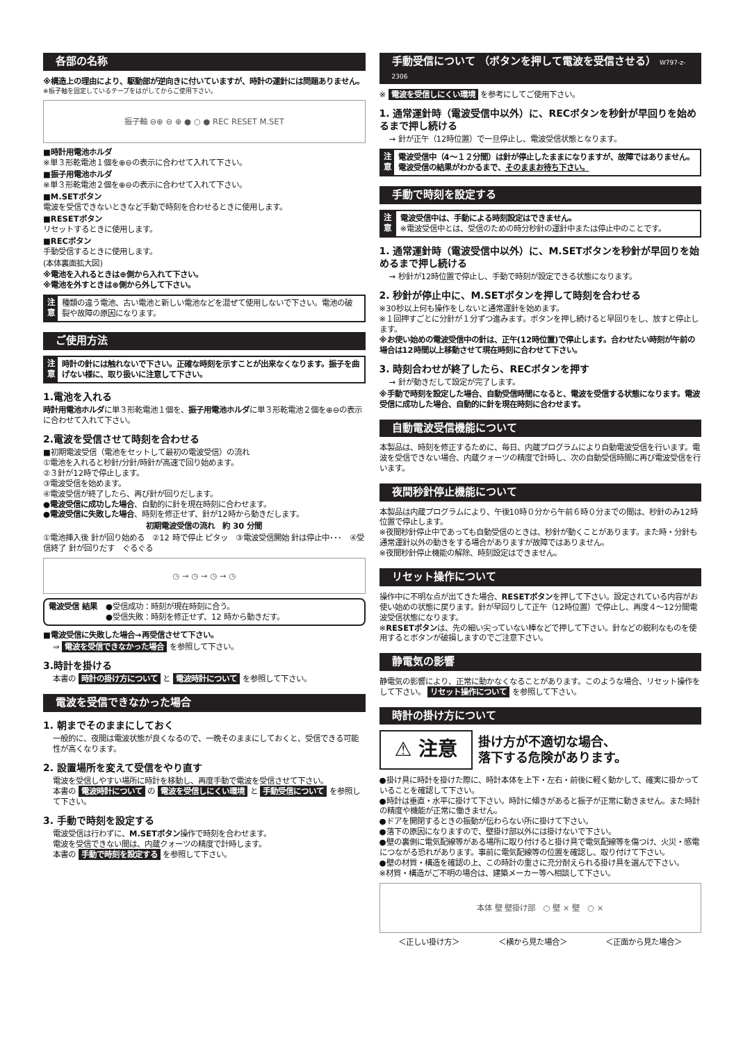各部の名称
※構造上の理由により、駆動部が逆向きに付いていますが、時計の運針には問題ありません。
※振子軸を固定しているテープをはがしてからご使用下さい。
振子軸 ⊖⊕ ⊖ ⊕ ● ○ ● REC RESET M.SET
■時計用電池ホルダ
※単３形乾電池１個を⊕⊖の表示に合わせて入れて下さい。
■振子用電池ホルダ
※単３形乾電池２個を⊕⊖の表示に合わせて入れて下さい。
■M.SETボタン
電波を受信できないときなど手動で時刻を合わせるときに使用します。
■RESETボタン
リセットするときに使用します。
■RECボタン
手動受信するときに使用します。
(本体裏面拡大図)
※電池を入れるときは⊕側から入れて下さい。
※電池を外すときは⊕側から外して下さい。
注 意
種類の違う電池、古い電池と新しい電池などを混ぜて使用しないで下さい。電池の破裂や故障の原因になります。
ご使用方法
注 意
時計の針には触れないで下さい。正確な時刻を示すことが出来なくなります。振子を曲げない様に、取り扱いに注意して下さい。
1.電池を入れる
時計用電池ホルダに単３形乾電池１個を、振子用電池ホルダに単３形乾電池２個を⊕⊖の表示に合わせて入れて下さい。
2.電波を受信させて時刻を合わせる
■初期電波受信（電池をセットして最初の電波受信）の流れ
①電池を入れると秒針/分針/時針が高速で回り始めます。
②３針が12時で停止します。
③電波受信を始めます。
④電波受信が終了したら、再び針が回りだします。
●電波受信に成功した場合、自動的に針を現在時刻に合わせます。
●電波受信に失敗した場合、時刻を修正せず、針が12時から動きだします。
初期電波受信の流れ　約 30 分間
①電池挿入後 針が回り始める　②12 時で停止 ピタッ　③電波受信開始 針は停止中･･･　④受信終了 針が回りだす　ぐるぐる
◷ → ◷ → ◷ → ◷
電波受信 結果 ●受信成功：時刻が現在時刻に合う。
●受信失敗：時刻を修正せず、12 時から動きだす。
■電波受信に失敗した場合→再受信させて下さい。
⇒ 電波を受信できなかった場合 を参照して下さい。
3.時計を掛ける
本書の 時計の掛け方について と 電波時計について を参照して下さい。
電波を受信できなかった場合
1. 朝までそのままにしておく
一般的に、夜間は電波状態が良くなるので、一晩そのままにしておくと、受信できる可能性が高くなります。
2. 設置場所を変えて受信をやり直す
電波を受信しやすい場所に時計を移動し、再度手動で電波を受信させて下さい。
本書の 電波時計について の 電波を受信しにくい環境 と 手動受信について を参照して下さい。
3. 手動で時刻を設定する
電波受信は行わずに、M.SETボタン操作で時刻を合わせます。
電波を受信できない間は、内蔵クォーツの精度で計時します。
本書の 手動で時刻を設定する を参照して下さい。
手動受信について （ボタンを押して電波を受信させる） W797-z-2306
※ 電波を受信しにくい環境 を参考にしてご使用下さい。
1. 通常運針時（電波受信中以外）に、RECボタンを秒針が早回りを始めるまで押し続ける
→ 針が正午（12時位置）で一旦停止し、電波受信状態となります。
注 意
電波受信中（4〜１２分間）は針が停止したままになりますが、故障ではありません。電波受信の結果がわかるまで、そのままお待ち下さい。
手動で時刻を設定する
注 意
電波受信中は、手動による時刻設定はできません。
※電波受信中とは、受信のための時分秒針の運針中または停止中のことです。
1. 通常運針時（電波受信中以外）に、M.SETボタンを秒針が早回りを始めるまで押し続ける
→ 秒針が12時位置で停止し、手動で時刻が設定できる状態になります。
2. 秒針が停止中に、M.SETボタンを押して時刻を合わせる
※30秒以上何も操作をしないと通常運針を始めます。
※１回押すごとに分針が１分ずつ進みます。ボタンを押し続けると早回りをし、放すと停止します。
※お使い始めの電波受信中の針は、正午(12時位置)で停止します。合わせたい時刻が午前の場合は12時間以上移動させて現在時刻に合わせて下さい。
3. 時刻合わせが終了したら、RECボタンを押す
→ 針が動きだして設定が完了します。
※手動で時刻を設定した場合、自動受信時間になると、電波を受信する状態になります。電波受信に成功した場合、自動的に針を現在時刻に合わせます。
自動電波受信機能について
本製品は、時刻を修正するために、毎日、内蔵プログラムにより自動電波受信を行います。電波を受信できない場合、内蔵クォーツの精度で計時し、次の自動受信時間に再び電波受信を行います。
夜間秒針停止機能について
本製品は内蔵プログラムにより、午後10時０分から午前６時０分までの間は、秒針のみ12時位置で停止します。
※夜間秒針停止中であっても自動受信のときは、秒針が動くことがあります。また時・分針も通常運針以外の動きをする場合がありますが故障ではありません。
※夜間秒針停止機能の解除、時刻設定はできません。
リセット操作について
操作中に不明な点が出てきた場合、RESETボタンを押して下さい。設定されている内容がお使い始めの状態に戻ります。針が早回りして正午（12時位置）で停止し、再度４〜12分間電波受信状態になります。
※RESETボタンは、先の細い尖っていない棒などで押して下さい。針などの鋭利なものを使用するとボタンが破損しますのでご注意下さい。
静電気の影響
静電気の影響により、正常に動かなくなることがあります。このような場合、リセット操作をして下さい。 リセット操作について を参照して下さい。
時計の掛け方について
⚠ 注意
掛け方が不適切な場合、
落下する危険があります。
●掛け具に時計を掛けた際に、時計本体を上下・左右・前後に軽く動かして、確実に掛かっていることを確認して下さい。
●時計は垂直・水平に掛けて下さい。時計に傾きがあると振子が正常に動きません。また時計の精度や機能が正常に働きません。
●ドアを開閉するときの振動が伝わらない所に掛けて下さい。
●落下の原因になりますので、壁掛け部以外には掛けないで下さい。
●壁の裏側に電気配線等がある場所に取り付けると掛け具で電気配線等を傷つけ、火災・感電につながる恐れがあります。事前に電気配線等の位置を確認し、取り付けて下さい。
●壁の材質・構造を確認の上、この時計の重さに充分耐えられる掛け具を選んで下さい。
※材質・構造がご不明の場合は、建築メーカー等へ相談して下さい。
本体 壁 壁掛け部　○ 壁 × 壁　○ ×
＜正しい掛け方＞ ＜横から見た場合＞ ＜正面から見た場合＞